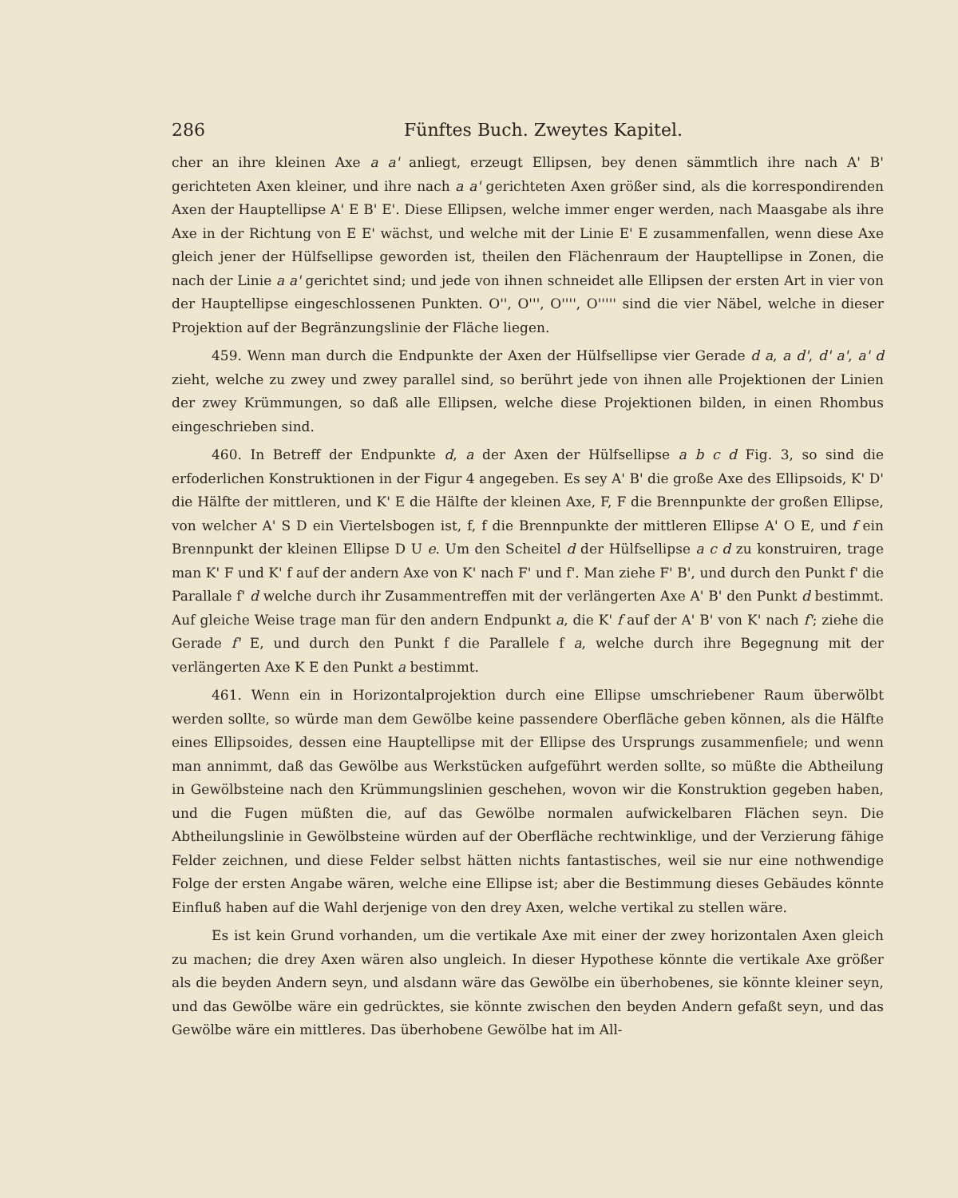286 Fünftes Buch. Zweytes Kapitel.
cher an ihre kleinen Axe a a' anliegt, erzeugt Ellipsen, bey denen sämmtlich ihre nach A' B' gerichteten Axen kleiner, und ihre nach a a' gerichteten Axen größer sind, als die korrespondirenden Axen der Hauptellipse A' E B' E'. Diese Ellipsen, welche immer enger werden, nach Maasgabe als ihre Axe in der Richtung von E E' wächst, und welche mit der Linie E' E zusammenfallen, wenn diese Axe gleich jener der Hülfsellipse geworden ist, theilen den Flächenraum der Hauptellipse in Zonen, die nach der Linie a a' gerichtet sind; und jede von ihnen schneidet alle Ellipsen der ersten Art in vier von der Hauptellipse eingeschlossenen Punkten. O'', O''', O'''', O''''' sind die vier Näbel, welche in dieser Projektion auf der Begränzungslinie der Fläche liegen.
459. Wenn man durch die Endpunkte der Axen der Hülfsellipse vier Gerade d a, a d', d' a', a' d zieht, welche zu zwey und zwey parallel sind, so berührt jede von ihnen alle Projektionen der Linien der zwey Krümmungen, so daß alle Ellipsen, welche diese Projektionen bilden, in einen Rhombus eingeschrieben sind.
460. In Betreff der Endpunkte d, a der Axen der Hülfsellipse a b c d Fig. 3, so sind die erfoderlichen Konstruktionen in der Figur 4 angegeben. Es sey A' B' die große Axe des Ellipsoids, K' D' die Hälfte der mittleren, und K' E die Hälfte der kleinen Axe, F, F die Brennpunkte der großen Ellipse, von welcher A' S D ein Viertelsbogen ist, f, f die Brennpunkte der mittleren Ellipse A' O E, und f ein Brennpunkt der kleinen Ellipse D U e. Um den Scheitel d der Hülfsellipse a c d zu konstruiren, trage man K' F und K' f auf der andern Axe von K' nach F' und f'. Man ziehe F' B', und durch den Punkt f' die Parallale f' d welche durch ihr Zusammentreffen mit der verlängerten Axe A' B' den Punkt d bestimmt. Auf gleiche Weise trage man für den andern Endpunkt a, die K' f auf der A' B' von K' nach f'; ziehe die Gerade f' E, und durch den Punkt f die Parallele f a, welche durch ihre Begegnung mit der verlängerten Axe K E den Punkt a bestimmt.
461. Wenn ein in Horizontalprojektion durch eine Ellipse umschriebener Raum überwölbt werden sollte, so würde man dem Gewölbe keine passendere Oberfläche geben können, als die Hälfte eines Ellipsoides, dessen eine Hauptellipse mit der Ellipse des Ursprungs zusammenfiele; und wenn man annimmt, daß das Gewölbe aus Werkstücken aufgeführt werden sollte, so müßte die Abtheilung in Gewölbsteine nach den Krümmungslinien geschehen, wovon wir die Konstruktion gegeben haben, und die Fugen müßten die, auf das Gewölbe normalen aufwickelbaren Flächen seyn. Die Abtheilungslinie in Gewölbsteine würden auf der Oberfläche rechtwinklige, und der Verzierung fähige Felder zeichnen, und diese Felder selbst hätten nichts fantastisches, weil sie nur eine nothwendige Folge der ersten Angabe wären, welche eine Ellipse ist; aber die Bestimmung dieses Gebäudes könnte Einfluß haben auf die Wahl derjenige von den drey Axen, welche vertikal zu stellen wäre.
Es ist kein Grund vorhanden, um die vertikale Axe mit einer der zwey horizontalen Axen gleich zu machen; die drey Axen wären also ungleich. In dieser Hypothese könnte die vertikale Axe größer als die beyden Andern seyn, und alsdann wäre das Gewölbe ein überhobenes, sie könnte kleiner seyn, und das Gewölbe wäre ein gedrücktes, sie könnte zwischen den beyden Andern gefaßt seyn, und das Gewölbe wäre ein mittleres. Das überhobene Gewölbe hat im All-